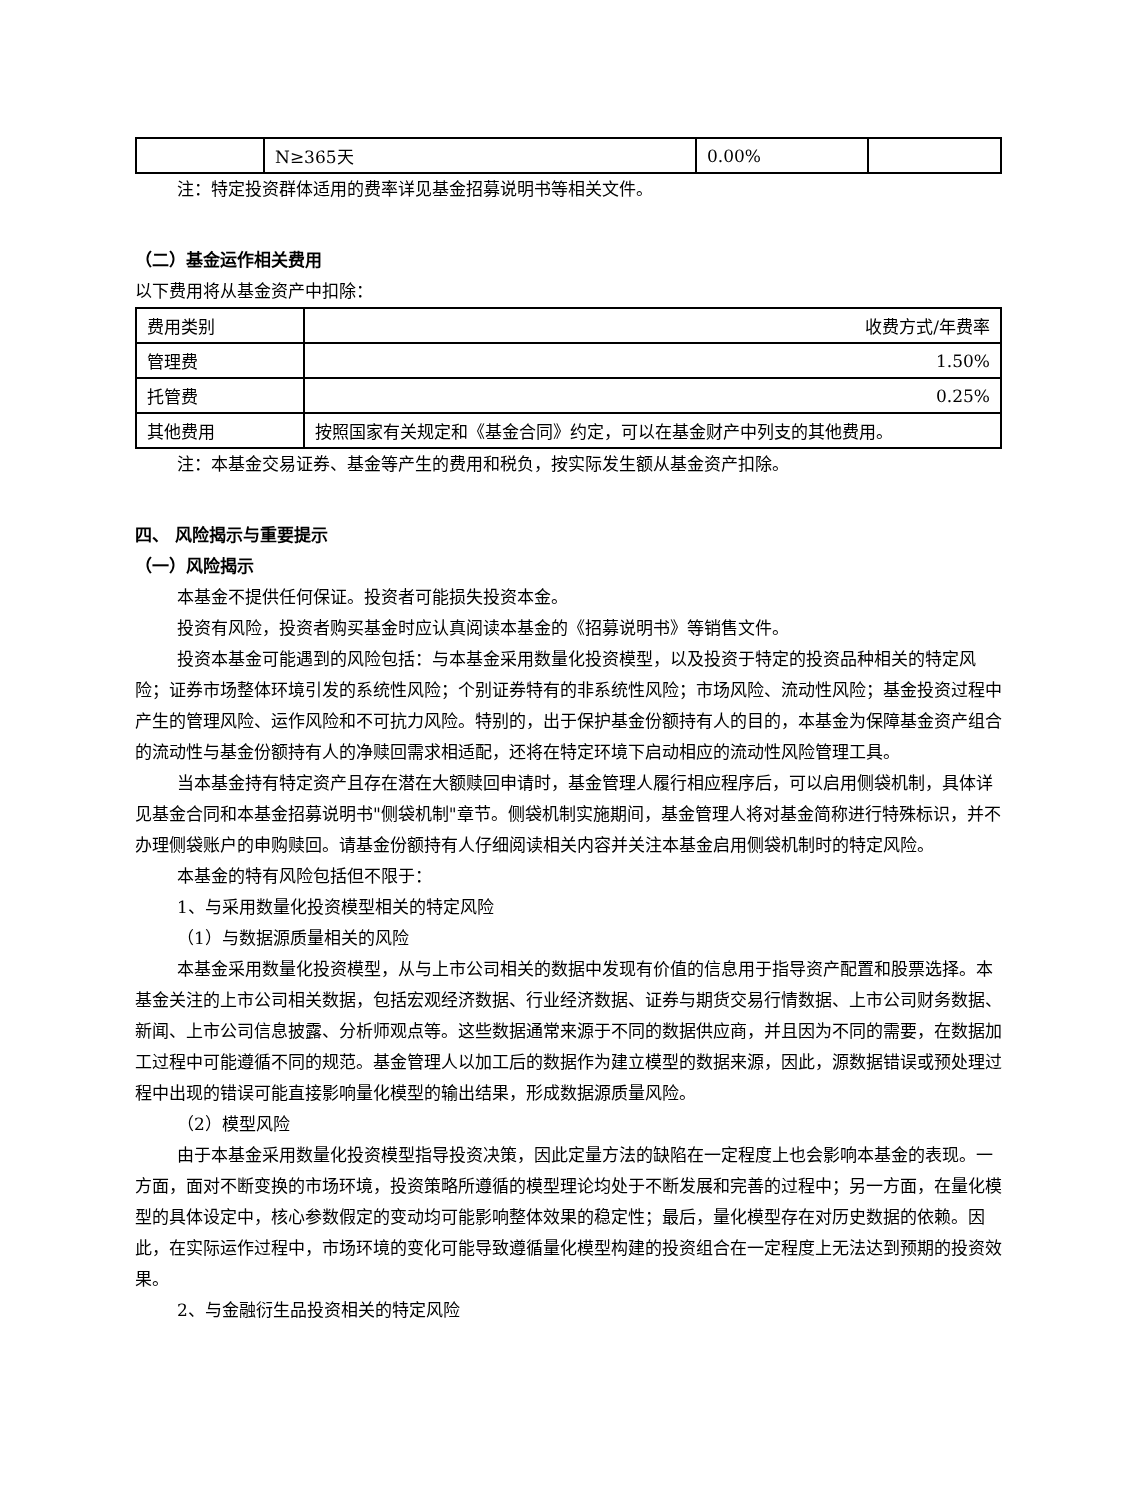| | N≥365天 | 0.00% | |
注：特定投资群体适用的费率详见基金招募说明书等相关文件。
（二）基金运作相关费用
以下费用将从基金资产中扣除：
| 费用类别 | 收费方式/年费率 |
| 管理费 | 1.50% |
| 托管费 | 0.25% |
| 其他费用 | 按照国家有关规定和《基金合同》约定，可以在基金财产中列支的其他费用。 |
注：本基金交易证券、基金等产生的费用和税负，按实际发生额从基金资产扣除。
四、 风险揭示与重要提示
（一）风险揭示
本基金不提供任何保证。投资者可能损失投资本金。
投资有风险，投资者购买基金时应认真阅读本基金的《招募说明书》等销售文件。
投资本基金可能遇到的风险包括：与本基金采用数量化投资模型，以及投资于特定的投资品种相关的特定风险；证券市场整体环境引发的系统性风险；个别证券特有的非系统性风险；市场风险、流动性风险；基金投资过程中产生的管理风险、运作风险和不可抗力风险。特别的，出于保护基金份额持有人的目的，本基金为保障基金资产组合的流动性与基金份额持有人的净赎回需求相适配，还将在特定环境下启动相应的流动性风险管理工具。
当本基金持有特定资产且存在潜在大额赎回申请时，基金管理人履行相应程序后，可以启用侧袋机制，具体详见基金合同和本基金招募说明书"侧袋机制"章节。侧袋机制实施期间，基金管理人将对基金简称进行特殊标识，并不办理侧袋账户的申购赎回。请基金份额持有人仔细阅读相关内容并关注本基金启用侧袋机制时的特定风险。
本基金的特有风险包括但不限于：
1、与采用数量化投资模型相关的特定风险
（1）与数据源质量相关的风险
本基金采用数量化投资模型，从与上市公司相关的数据中发现有价值的信息用于指导资产配置和股票选择。本基金关注的上市公司相关数据，包括宏观经济数据、行业经济数据、证券与期货交易行情数据、上市公司财务数据、新闻、上市公司信息披露、分析师观点等。这些数据通常来源于不同的数据供应商，并且因为不同的需要，在数据加工过程中可能遵循不同的规范。基金管理人以加工后的数据作为建立模型的数据来源，因此，源数据错误或预处理过程中出现的错误可能直接影响量化模型的输出结果，形成数据源质量风险。
（2）模型风险
由于本基金采用数量化投资模型指导投资决策，因此定量方法的缺陷在一定程度上也会影响本基金的表现。一方面，面对不断变换的市场环境，投资策略所遵循的模型理论均处于不断发展和完善的过程中；另一方面，在量化模型的具体设定中，核心参数假定的变动均可能影响整体效果的稳定性；最后，量化模型存在对历史数据的依赖。因此，在实际运作过程中，市场环境的变化可能导致遵循量化模型构建的投资组合在一定程度上无法达到预期的投资效果。
2、与金融衍生品投资相关的特定风险